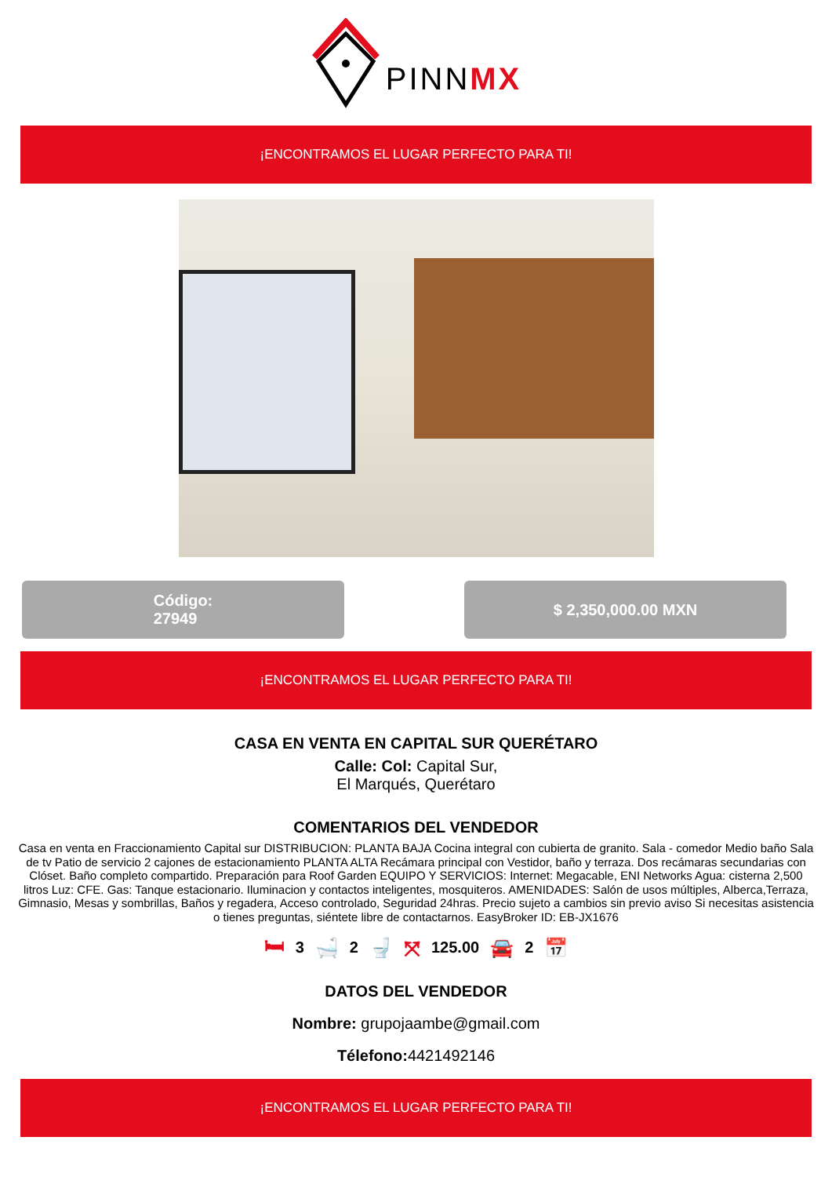PINNMX
¡ENCONTRAMOS EL LUGAR PERFECTO PARA TI!
Código:
27949
$ 2,350,000.00 MXN
¡ENCONTRAMOS EL LUGAR PERFECTO PARA TI!
CASA EN VENTA EN CAPITAL SUR QUERÉTARO
Calle: Col: Capital Sur,
El Marqués, Querétaro
COMENTARIOS DEL VENDEDOR
Casa en venta en Fraccionamiento Capital sur DISTRIBUCION: PLANTA BAJA Cocina integral con cubierta de granito. Sala - comedor Medio baño Sala de tv Patio de servicio 2 cajones de estacionamiento PLANTA ALTA Recámara principal con Vestidor, baño y terraza. Dos recámaras secundarias con Clóset. Baño completo compartido. Preparación para Roof Garden EQUIPO Y SERVICIOS: Internet: Megacable, ENI Networks Agua: cisterna 2,500 litros Luz: CFE. Gas: Tanque estacionario. Iluminacion y contactos inteligentes, mosquiteros. AMENIDADES: Salón de usos múltiples, Alberca,Terraza, Gimnasio, Mesas y sombrillas, Baños y regadera, Acceso controlado, Seguridad 24hras. Precio sujeto a cambios sin previo aviso Si necesitas asistencia o tienes preguntas, siéntete libre de contactarnos. EasyBroker ID: EB-JX1676
🛏 3 🛁 2 🚽 ⤧ 125.00 🚘 2 📅
DATOS DEL VENDEDOR
Nombre: grupojaambe@gmail.com
Télefono: 4421492146
¡ENCONTRAMOS EL LUGAR PERFECTO PARA TI!